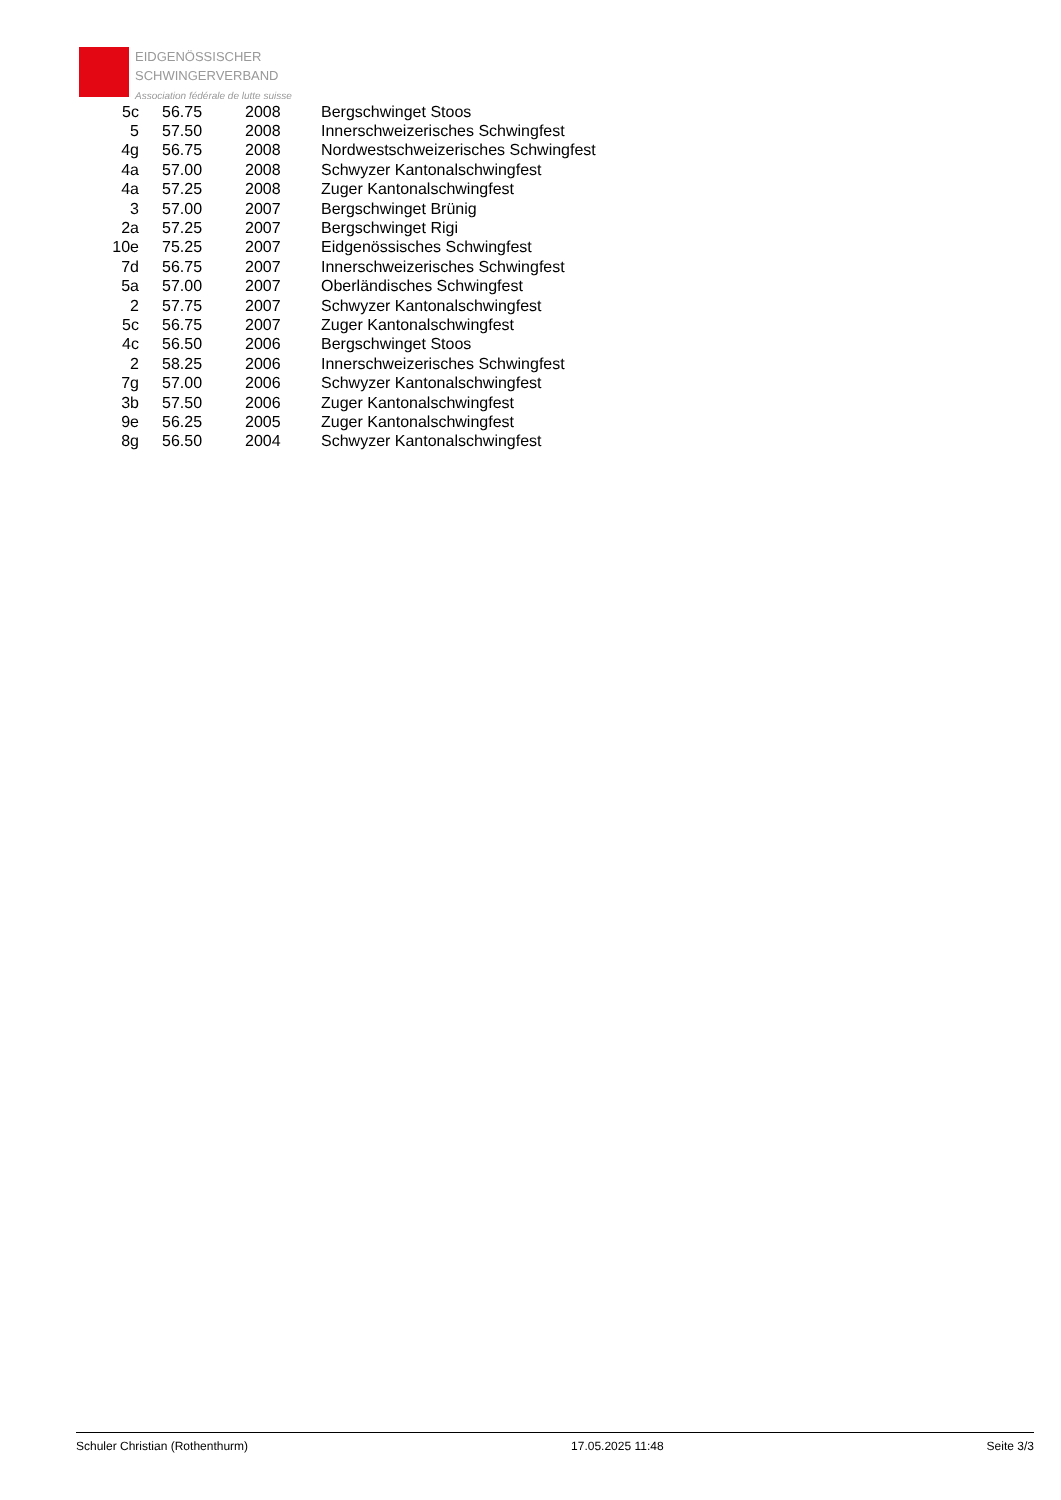EIDGENÖSSISCHER
SCHWINGERVERBAND
Association fédérale de lutte suisse
| 5c | 56.75 | 2008 | Bergschwinget Stoos |
| 5 | 57.50 | 2008 | Innerschweizerisches Schwingfest |
| 4g | 56.75 | 2008 | Nordwestschweizerisches Schwingfest |
| 4a | 57.00 | 2008 | Schwyzer Kantonalschwingfest |
| 4a | 57.25 | 2008 | Zuger Kantonalschwingfest |
| 3 | 57.00 | 2007 | Bergschwinget Brünig |
| 2a | 57.25 | 2007 | Bergschwinget Rigi |
| 10e | 75.25 | 2007 | Eidgenössisches Schwingfest |
| 7d | 56.75 | 2007 | Innerschweizerisches Schwingfest |
| 5a | 57.00 | 2007 | Oberländisches Schwingfest |
| 2 | 57.75 | 2007 | Schwyzer Kantonalschwingfest |
| 5c | 56.75 | 2007 | Zuger Kantonalschwingfest |
| 4c | 56.50 | 2006 | Bergschwinget Stoos |
| 2 | 58.25 | 2006 | Innerschweizerisches Schwingfest |
| 7g | 57.00 | 2006 | Schwyzer Kantonalschwingfest |
| 3b | 57.50 | 2006 | Zuger Kantonalschwingfest |
| 9e | 56.25 | 2005 | Zuger Kantonalschwingfest |
| 8g | 56.50 | 2004 | Schwyzer Kantonalschwingfest |
Schuler Christian (Rothenthurm) 17.05.2025 11:48 Seite 3/3